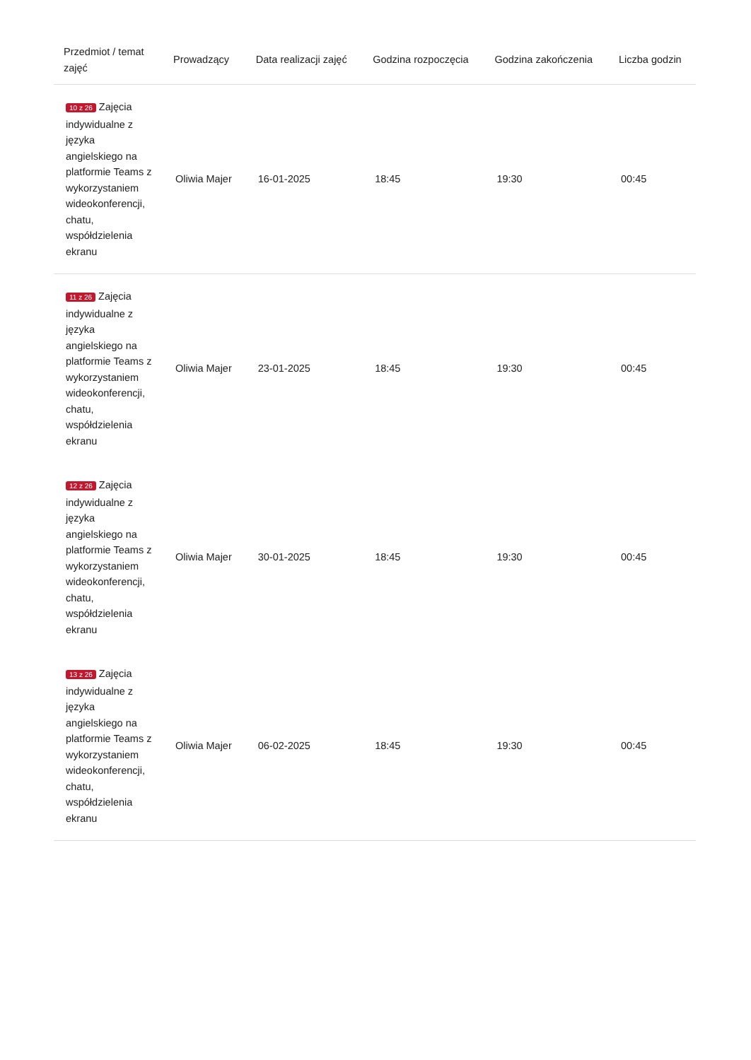| Przedmiot / temat zajęć | Prowadzący | Data realizacji zajęć | Godzina rozpoczęcia | Godzina zakończenia | Liczba godzin |
| --- | --- | --- | --- | --- | --- |
| 10 z 26 Zajęcia indywidualne z języka angielskiego na platformie Teams z wykorzystaniem wideokonferencji, chatu, współdzielenia ekranu | Oliwia Majer | 16-01-2025 | 18:45 | 19:30 | 00:45 |
| 11 z 26 Zajęcia indywidualne z języka angielskiego na platformie Teams z wykorzystaniem wideokonferencji, chatu, współdzielenia ekranu | Oliwia Majer | 23-01-2025 | 18:45 | 19:30 | 00:45 |
| 12 z 26 Zajęcia indywidualne z języka angielskiego na platformie Teams z wykorzystaniem wideokonferencji, chatu, współdzielenia ekranu | Oliwia Majer | 30-01-2025 | 18:45 | 19:30 | 00:45 |
| 13 z 26 Zajęcia indywidualne z języka angielskiego na platformie Teams z wykorzystaniem wideokonferencji, chatu, współdzielenia ekranu | Oliwia Majer | 06-02-2025 | 18:45 | 19:30 | 00:45 |